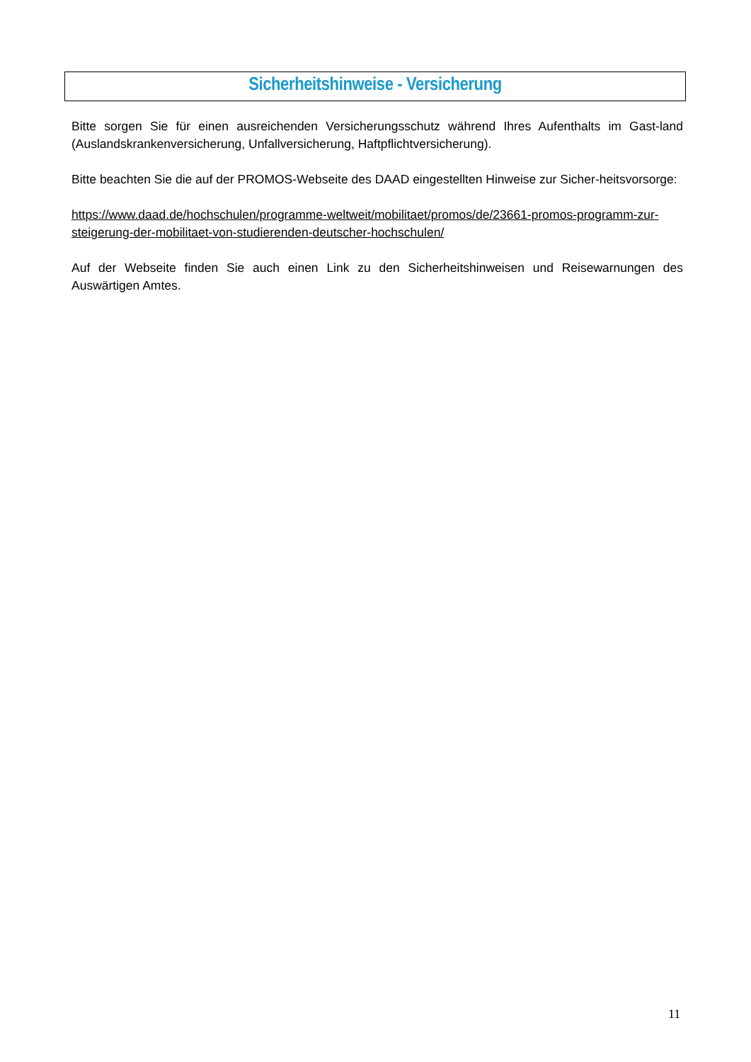Sicherheitshinweise - Versicherung
Bitte sorgen Sie für einen ausreichenden Versicherungsschutz während Ihres Aufenthalts im Gast-land (Auslandskrankenversicherung, Unfallversicherung, Haftpflichtversicherung).
Bitte beachten Sie die auf der PROMOS-Webseite des DAAD eingestellten Hinweise zur Sicher-heitsvorsorge:
https://www.daad.de/hochschulen/programme-weltweit/mobilitaet/promos/de/23661-promos-programm-zur-steigerung-der-mobilitaet-von-studierenden-deutscher-hochschulen/
Auf der Webseite finden Sie auch einen Link zu den Sicherheitshinweisen und Reisewarnungen des Auswärtigen Amtes.
11